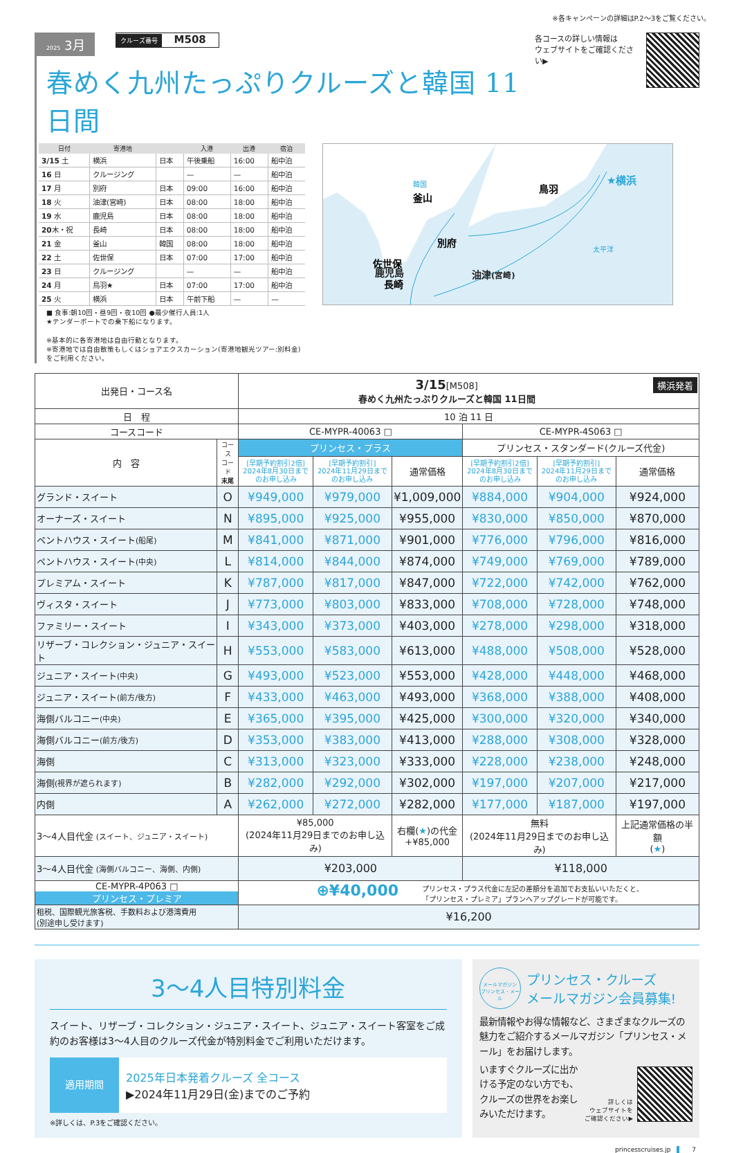※各キャンペーンの詳細はP.2〜3をご覧ください。
2025 3月 クルーズ番号 M508
春めく九州たっぷりクルーズと韓国 11日間
| 日付 | 寄港地 | | 入港 | 出港 | 宿泊 |
| --- | --- | --- | --- | --- | --- |
| 3/15 土 | 横浜 | 日本 | 午後乗船 | 16:00 | 船中泊 |
| 16 日 | クルージング | | — | — | 船中泊 |
| 17 月 | 別府 | 日本 | 09:00 | 16:00 | 船中泊 |
| 18 火 | 油津(宮崎) | 日本 | 08:00 | 18:00 | 船中泊 |
| 19 水 | 鹿児島 | 日本 | 08:00 | 18:00 | 船中泊 |
| 20 木・祝 | 長崎 | 日本 | 08:00 | 18:00 | 船中泊 |
| 21 金 | 釜山 | 韓国 | 08:00 | 18:00 | 船中泊 |
| 22 土 | 佐世保 | 日本 | 07:00 | 17:00 | 船中泊 |
| 23 日 | クルージング | | — | — | 船中泊 |
| 24 月 | 鳥羽★ | 日本 | 07:00 | 17:00 | 船中泊 |
| 25 火 | 横浜 | 日本 | 午前下船 | — | — |
■ 食事:朝10回・昼9回・夜10回 ●最少催行人員:1人
★テンダーボートでの乗下船になります。
※基本的に各寄港地は自由行動となります。
※寄港地では自由散策もしくはショアエクスカーション(寄港地観光ツアー:別料金)をご利用ください。
★横浜
鳥羽
韓国
釜山
別府
佐世保
長崎
太平洋
鹿児島 油津(宮崎)
各コースの詳しい情報は
ウェブサイトをご確認ください▶
| 出発日・コース名 | | 3/15 [M508] 横浜発着 春めく九州たっぷりクルーズと韓国 11日間 | | | | | |
| 日 程 | | 10 泊 11 日 | | | | | |
| コースコード | | CE-MYPR-40063 □ | | | CE-MYPR-4S063 □ | | |
| 内 容 | コース コード 末尾 | プリンセス・プラス | | | プリンセス・スタンダード(クルーズ代金) | | |
| | | [早期予約割引2倍] 2024年8月30日まで のお申し込み | [早期予約割引] 2024年11月29日まで のお申し込み | 通常価格 | [早期予約割引2倍] 2024年8月30日まで のお申し込み | [早期予約割引] 2024年11月29日まで のお申し込み | 通常価格 |
| グランド・スイート | O | ¥949,000 | ¥979,000 | ¥1,009,000 | ¥884,000 | ¥904,000 | ¥924,000 |
| オーナーズ・スイート | N | ¥895,000 | ¥925,000 | ¥955,000 | ¥830,000 | ¥850,000 | ¥870,000 |
| ペントハウス・スイート (船尾) | M | ¥841,000 | ¥871,000 | ¥901,000 | ¥776,000 | ¥796,000 | ¥816,000 |
| ペントハウス・スイート (中央) | L | ¥814,000 | ¥844,000 | ¥874,000 | ¥749,000 | ¥769,000 | ¥789,000 |
| プレミアム・スイート | K | ¥787,000 | ¥817,000 | ¥847,000 | ¥722,000 | ¥742,000 | ¥762,000 |
| ヴィスタ・スイート | J | ¥773,000 | ¥803,000 | ¥833,000 | ¥708,000 | ¥728,000 | ¥748,000 |
| ファミリー・スイート | I | ¥343,000 | ¥373,000 | ¥403,000 | ¥278,000 | ¥298,000 | ¥318,000 |
| リザーブ・コレクション・ジュニア・スイート | H | ¥553,000 | ¥583,000 | ¥613,000 | ¥488,000 | ¥508,000 | ¥528,000 |
| ジュニア・スイート (中央) | G | ¥493,000 | ¥523,000 | ¥553,000 | ¥428,000 | ¥448,000 | ¥468,000 |
| ジュニア・スイート (前方/後方) | F | ¥433,000 | ¥463,000 | ¥493,000 | ¥368,000 | ¥388,000 | ¥408,000 |
| 海側バルコニー (中央) | E | ¥365,000 | ¥395,000 | ¥425,000 | ¥300,000 | ¥320,000 | ¥340,000 |
| 海側バルコニー (前方/後方) | D | ¥353,000 | ¥383,000 | ¥413,000 | ¥288,000 | ¥308,000 | ¥328,000 |
| 海側 | C | ¥313,000 | ¥323,000 | ¥333,000 | ¥228,000 | ¥238,000 | ¥248,000 |
| 海側 (視界が遮られます) | B | ¥282,000 | ¥292,000 | ¥302,000 | ¥197,000 | ¥207,000 | ¥217,000 |
| 内側 | A | ¥262,000 | ¥272,000 | ¥282,000 | ¥177,000 | ¥187,000 | ¥197,000 |
| 3〜4人目代金 (スイート、ジュニア・スイート) | | ¥85,000 (2024年11月29日までのお申し込み) | | 右欄( ★ )の代金 +¥85,000 | 無料 (2024年11月29日までのお申し込み) | | 上記通常価格の半額 ( ★ ) |
| 3〜4人目代金 (海側バルコニー、海側、内側) | | ¥203,000 | | | ¥118,000 | | |
| CE-MYPR-4P063 □ プリンセス・プレミア | | ⊕¥40,000 プリンセス・プラス代金に左記の差額分を追加でお支払いいただくと、 「プリンセス・プレミア」プランへアップグレードが可能です。 | | | | | |
| 租税、国際観光旅客税、手数料および港湾費用 (別途申し受けます) | | ¥16,200 | | | | | |
3〜4人目特別料金
スイート、リザーブ・コレクション・ジュニア・スイート、ジュニア・スイート客室をご成約のお客様は3〜4人目のクルーズ代金が特別料金でご利用いただけます。
適用期間
2025年日本発着クルーズ 全コース
▶2024年11月29日(金)までのご予約
※詳しくは、P.3をご確認ください。
メールマガジン
プリンセス・メール
プリンセス・クルーズ
メールマガジン会員募集!
最新情報やお得な情報など、さまざまなクルーズの魅力をご紹介するメールマガジン「プリンセス・メール」をお届けします。
いますぐクルーズに出かける予定のない方でも、クルーズの世界をお楽しみいただけます。
詳しくは
ウェブサイトを
ご確認ください▶
princesscruises.jp 7